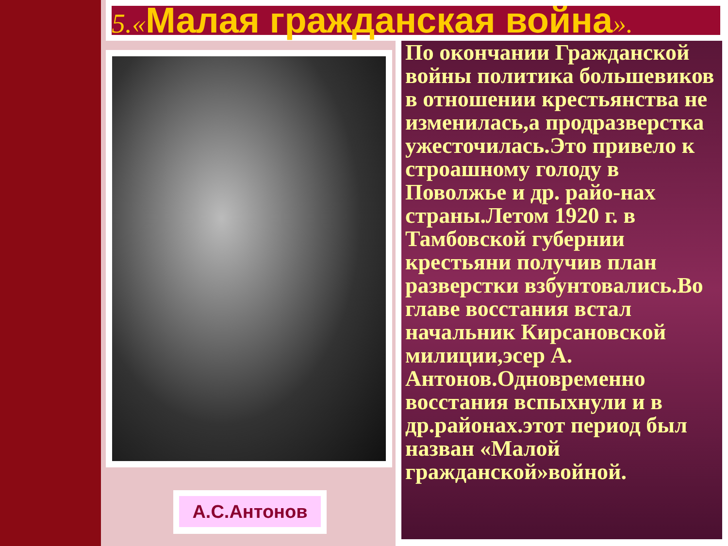5.«Малая гражданская война».
А.С.Антонов
По окончании Гражданской войны политика большевиков в отношении крестьянства не изменилась,а продразверстка ужесточилась.Это привело к строашному голоду в Поволжье и др. райо-нах страны.Летом 1920 г. в Тамбовской губернии крестьяни получив план разверстки взбунтовались.Во главе восстания встал начальник Кирсановской милиции,эсер А. Антонов.Одновременно восстания вспыхнули и в др.районах.этот период был назван «Малой гражданской»войной.